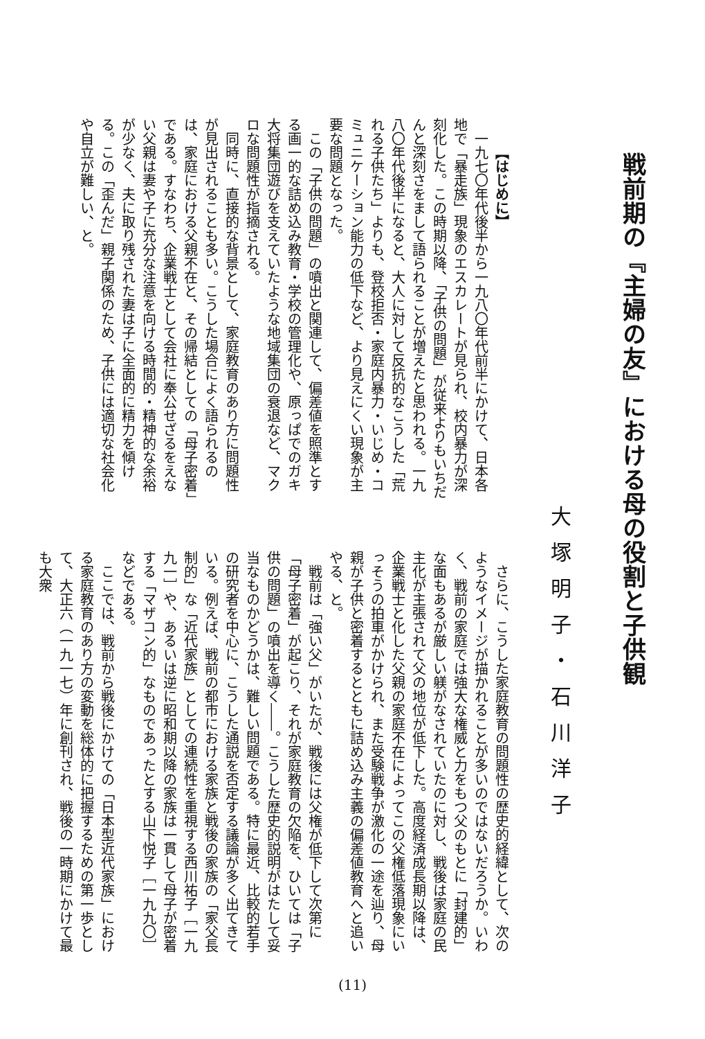戦前期の『主婦の友』における母の役割と子供観
大塚明子・石川洋子
【はじめに】
一九七〇年代後半から一九八〇年代前半にかけて、日本各地で「暴走族」現象のエスカレートが見られ、校内暴力が深刻化した。この時期以降、「子供の問題」が従来よりもいちだんと深刻さをまして語られることが増えたと思われる。一九八〇年代後半になると、大人に対して反抗的なこうした「荒れる子供たち」よりも、登校拒否・家庭内暴力・いじめ・コミュニケーション能力の低下など、より見えにくい現象が主要な問題となった。
この「子供の問題」の噴出と関連して、偏差値を照準とする画一的な詰め込み教育・学校の管理化や、原っぱでのガキ大将集団遊びを支えていたような地域集団の衰退など、マクロな問題性が指摘される。
同時に、直接的な背景として、家庭教育のあり方に問題性が見出されることも多い。こうした場合によく語られるのは、家庭における父親不在と、その帰結としての「母子密着」である。すなわち、企業戦士として会社に奉公せざるをえない父親は妻や子に充分な注意を向ける時間的・精神的な余裕が少なく、夫に取り残された妻は子に全面的に精力を傾ける。この「歪んだ」親子関係のため、子供には適切な社会化や自立が難しい、と。
さらに、こうした家庭教育の問題性の歴史的経緯として、次のようなイメージが描かれることが多いのではないだろうか。いわく、戦前の家庭では強大な権威と力をもつ父のもとに「封建的」な面もあるが厳しい躾がなされていたのに対し、戦後は家庭の民主化が主張されて父の地位が低下した。高度経済成長期以降は、企業戦士と化した父親の家庭不在によってこの父権低落現象にいっそうの拍車がかけられ、また受験戦争が激化の一途を辿り、母親が子供と密着するとともに詰め込み主義の偏差値教育へと追いやる、と。
戦前は「強い父」がいたが、戦後には父権が低下して次第に「母子密着」が起こり、それが家庭教育の欠陥を、ひいては「子供の問題」の噴出を導く――。こうした歴史的説明がはたして妥当なものかどうかは、難しい問題である。特に最近、比較的若手の研究者を中心に、こうした通説を否定する議論が多く出てきている。例えば、戦前の都市における家族と戦後の家族の「家父長制的」な「近代家族」としての連続性を重視する西川祐子［一九九一］や、あるいは逆に昭和期以降の家族は一貫して母子が密着する「マザコン的」なものであったとする山下悦子［一九九〇］などである。
ここでは、戦前から戦後にかけての「日本型近代家族」における家庭教育のあり方の変動を総体的に把握するための第一歩として、大正六（一九一七）年に創刊され、戦後の一時期にかけて最も大衆
(11)